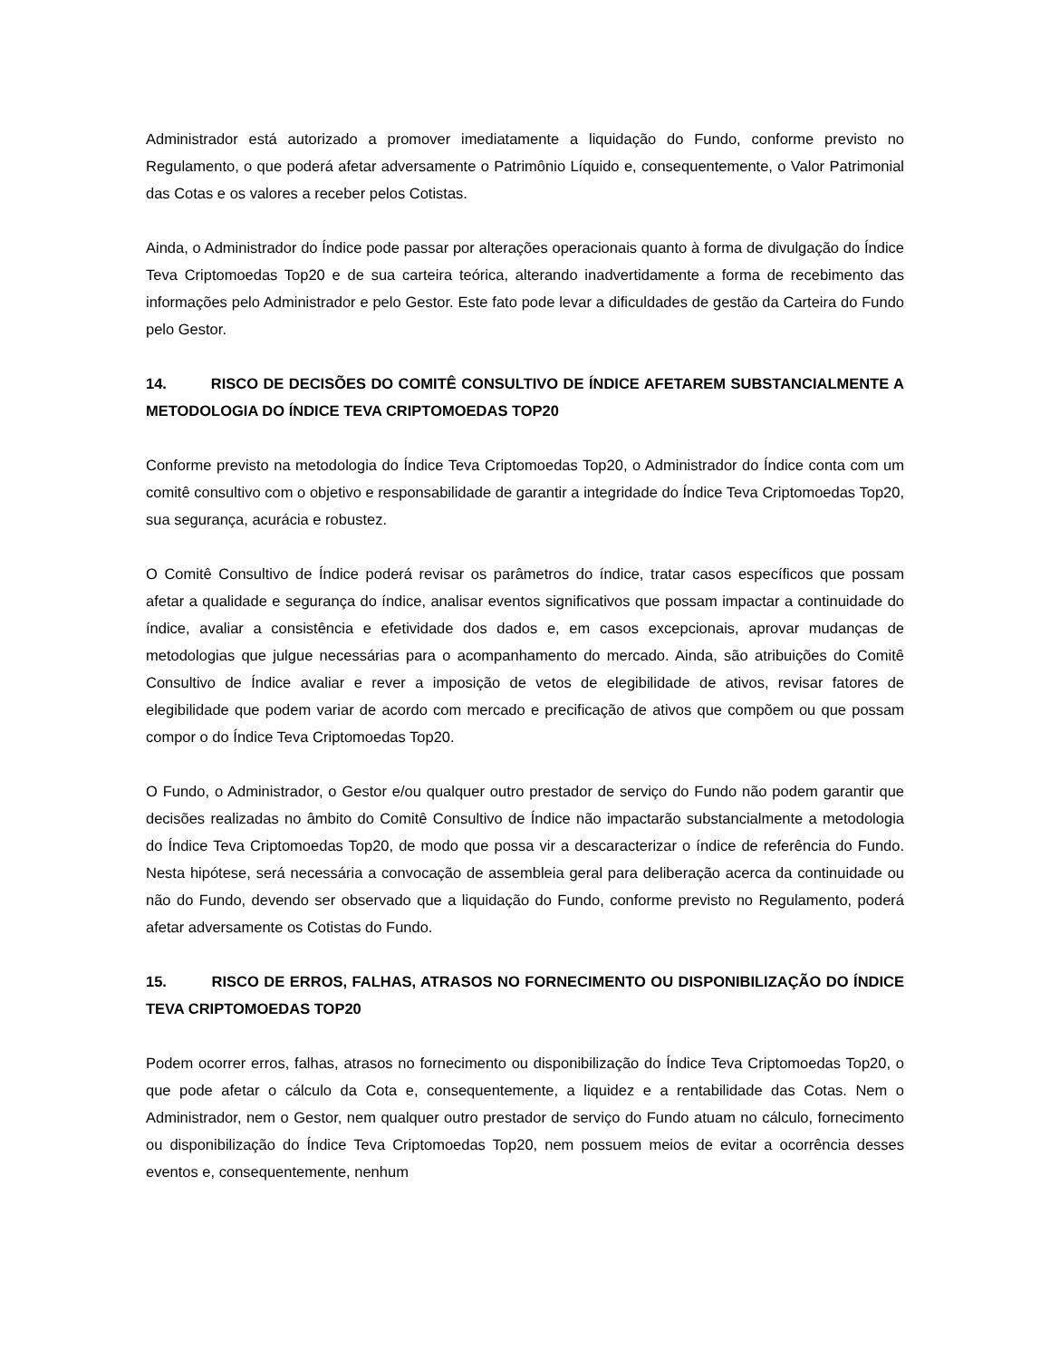Administrador está autorizado a promover imediatamente a liquidação do Fundo, conforme previsto no Regulamento, o que poderá afetar adversamente o Patrimônio Líquido e, consequentemente, o Valor Patrimonial das Cotas e os valores a receber pelos Cotistas.
Ainda, o Administrador do Índice pode passar por alterações operacionais quanto à forma de divulgação do Índice Teva Criptomoedas Top20 e de sua carteira teórica, alterando inadvertidamente a forma de recebimento das informações pelo Administrador e pelo Gestor. Este fato pode levar a dificuldades de gestão da Carteira do Fundo pelo Gestor.
14. RISCO DE DECISÕES DO COMITÊ CONSULTIVO DE ÍNDICE AFETAREM SUBSTANCIALMENTE A METODOLOGIA DO ÍNDICE TEVA CRIPTOMOEDAS TOP20
Conforme previsto na metodologia do Índice Teva Criptomoedas Top20, o Administrador do Índice conta com um comitê consultivo com o objetivo e responsabilidade de garantir a integridade do Índice Teva Criptomoedas Top20, sua segurança, acurácia e robustez.
O Comitê Consultivo de Índice poderá revisar os parâmetros do índice, tratar casos específicos que possam afetar a qualidade e segurança do índice, analisar eventos significativos que possam impactar a continuidade do índice, avaliar a consistência e efetividade dos dados e, em casos excepcionais, aprovar mudanças de metodologias que julgue necessárias para o acompanhamento do mercado. Ainda, são atribuições do Comitê Consultivo de Índice avaliar e rever a imposição de vetos de elegibilidade de ativos, revisar fatores de elegibilidade que podem variar de acordo com mercado e precificação de ativos que compõem ou que possam compor o do Índice Teva Criptomoedas Top20.
O Fundo, o Administrador, o Gestor e/ou qualquer outro prestador de serviço do Fundo não podem garantir que decisões realizadas no âmbito do Comitê Consultivo de Índice não impactarão substancialmente a metodologia do Índice Teva Criptomoedas Top20, de modo que possa vir a descaracterizar o índice de referência do Fundo. Nesta hipótese, será necessária a convocação de assembleia geral para deliberação acerca da continuidade ou não do Fundo, devendo ser observado que a liquidação do Fundo, conforme previsto no Regulamento, poderá afetar adversamente os Cotistas do Fundo.
15. RISCO DE ERROS, FALHAS, ATRASOS NO FORNECIMENTO OU DISPONIBILIZAÇÃO DO ÍNDICE TEVA CRIPTOMOEDAS TOP20
Podem ocorrer erros, falhas, atrasos no fornecimento ou disponibilização do Índice Teva Criptomoedas Top20, o que pode afetar o cálculo da Cota e, consequentemente, a liquidez e a rentabilidade das Cotas. Nem o Administrador, nem o Gestor, nem qualquer outro prestador de serviço do Fundo atuam no cálculo, fornecimento ou disponibilização do Índice Teva Criptomoedas Top20, nem possuem meios de evitar a ocorrência desses eventos e, consequentemente, nenhum